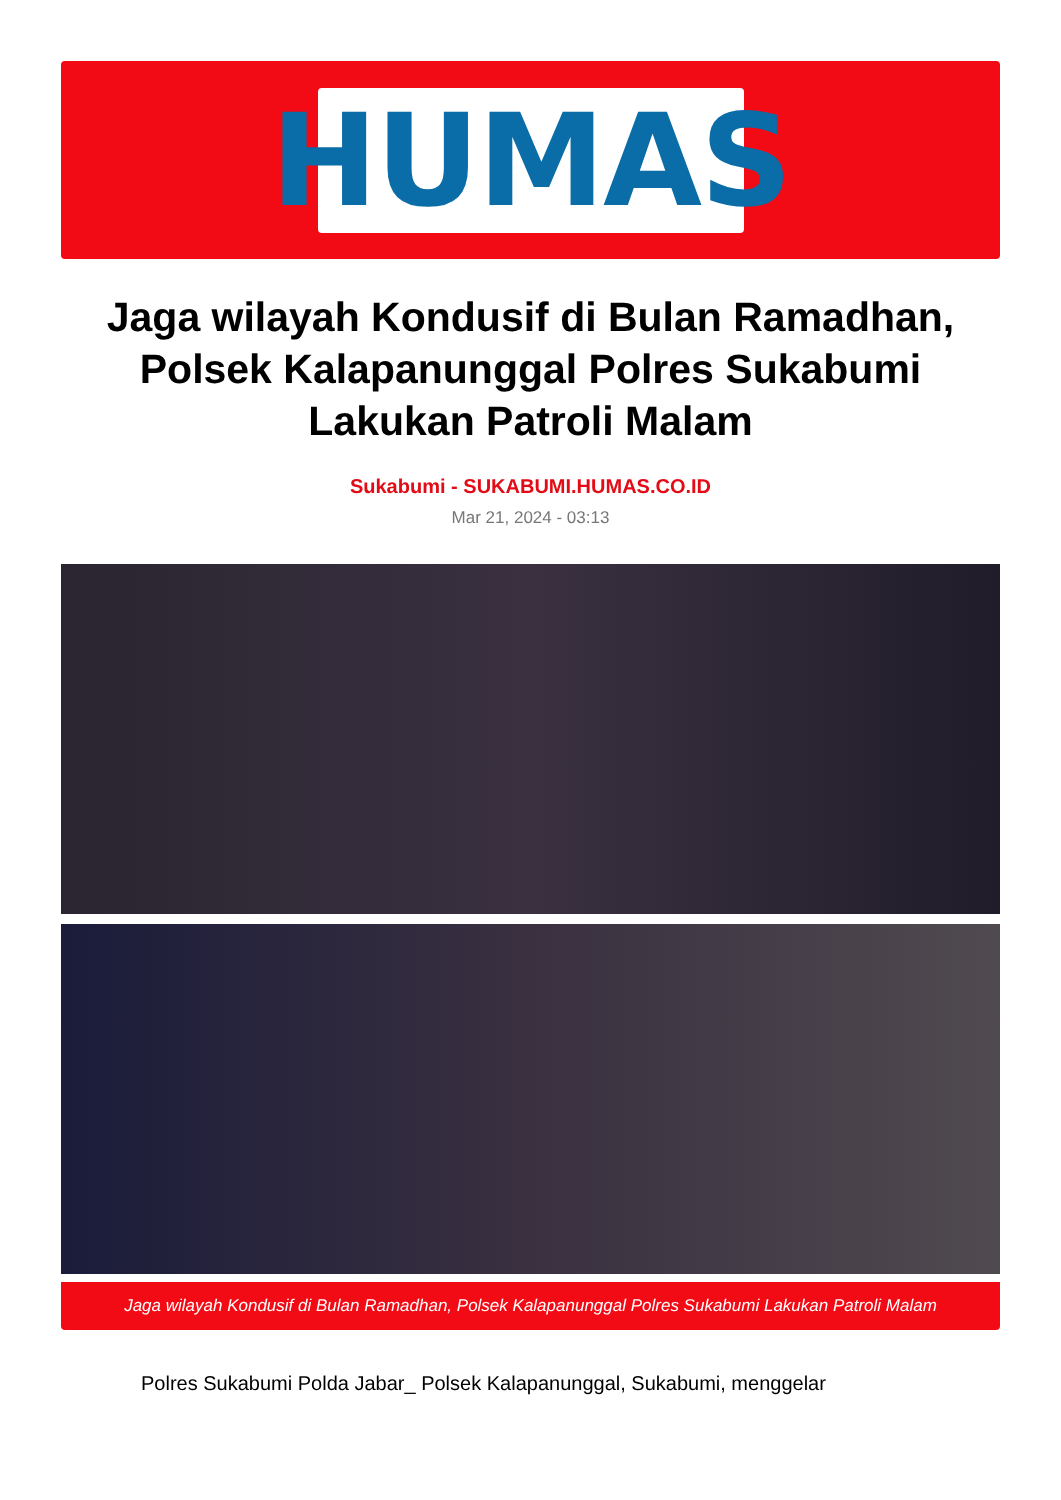HUMAS
Jaga wilayah Kondusif di Bulan Ramadhan, Polsek Kalapanunggal Polres Sukabumi Lakukan Patroli Malam
Sukabumi - SUKABUMI.HUMAS.CO.ID
Mar 21, 2024 - 03:13
Jaga wilayah Kondusif di Bulan Ramadhan, Polsek Kalapanunggal Polres Sukabumi Lakukan Patroli Malam
Polres Sukabumi Polda Jabar_ Polsek Kalapanunggal, Sukabumi, menggelar